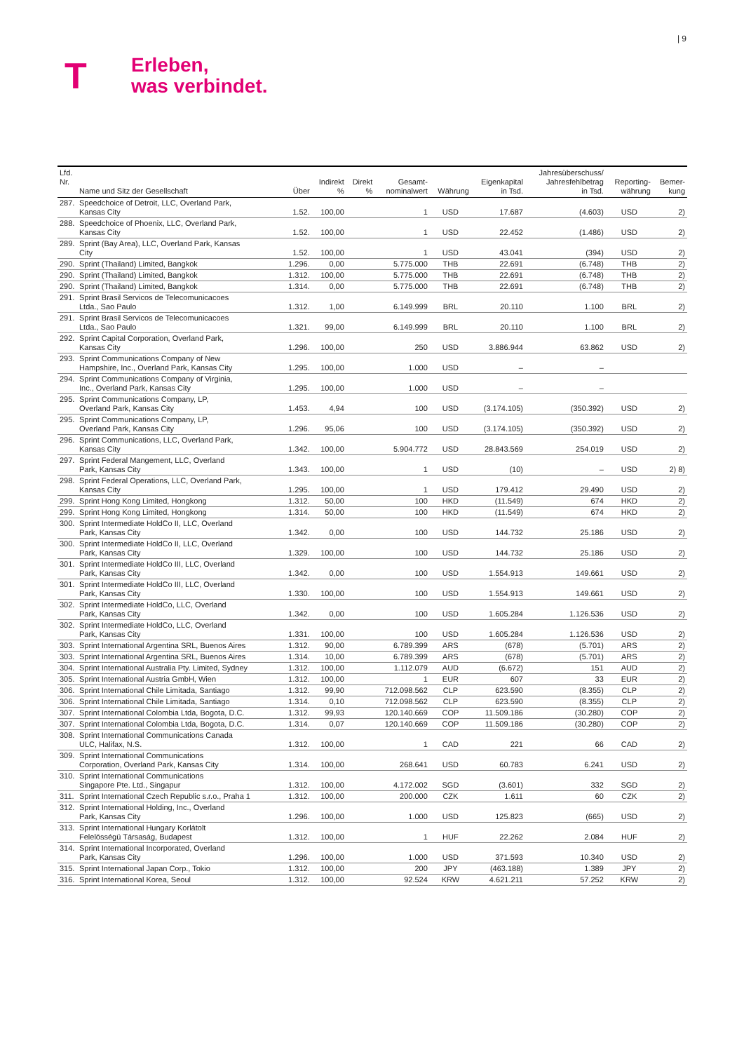| 9
T
Erleben,
was verbindet.
| Lfd. Nr. | Name und Sitz der Gesellschaft | Über | Indirekt % | Direkt % | Gesamt- nominalwert | Währung | Eigenkapital in Tsd. | Jahresüberschuss/ Jahresfehlbetrag in Tsd. | Reporting- währung | Bemer- kung |
| --- | --- | --- | --- | --- | --- | --- | --- | --- | --- | --- |
| 287. | Speedchoice of Detroit, LLC, Overland Park, Kansas City | 1.52. | 100,00 | | 1 | USD | 17.687 | (4.603) | USD | 2) |
| 288. | Speedchoice of Phoenix, LLC, Overland Park, Kansas City | 1.52. | 100,00 | | 1 | USD | 22.452 | (1.486) | USD | 2) |
| 289. | Sprint (Bay Area), LLC, Overland Park, Kansas City | 1.52. | 100,00 | | 1 | USD | 43.041 | (394) | USD | 2) |
| 290. | Sprint (Thailand) Limited, Bangkok | 1.296. | 0,00 | | 5.775.000 | THB | 22.691 | (6.748) | THB | 2) |
| 290. | Sprint (Thailand) Limited, Bangkok | 1.312. | 100,00 | | 5.775.000 | THB | 22.691 | (6.748) | THB | 2) |
| 290. | Sprint (Thailand) Limited, Bangkok | 1.314. | 0,00 | | 5.775.000 | THB | 22.691 | (6.748) | THB | 2) |
| 291. | Sprint Brasil Servicos de Telecomunicacoes Ltda., Sao Paulo | 1.312. | 1,00 | | 6.149.999 | BRL | 20.110 | 1.100 | BRL | 2) |
| 291. | Sprint Brasil Servicos de Telecomunicacoes Ltda., Sao Paulo | 1.321. | 99,00 | | 6.149.999 | BRL | 20.110 | 1.100 | BRL | 2) |
| 292. | Sprint Capital Corporation, Overland Park, Kansas City | 1.296. | 100,00 | | 250 | USD | 3.886.944 | 63.862 | USD | 2) |
| 293. | Sprint Communications Company of New Hampshire, Inc., Overland Park, Kansas City | 1.295. | 100,00 | | 1.000 | USD | – | – | | |
| 294. | Sprint Communications Company of Virginia, Inc., Overland Park, Kansas City | 1.295. | 100,00 | | 1.000 | USD | – | – | | |
| 295. | Sprint Communications Company, LP, Overland Park, Kansas City | 1.453. | 4,94 | | 100 | USD | (3.174.105) | (350.392) | USD | 2) |
| 295. | Sprint Communications Company, LP, Overland Park, Kansas City | 1.296. | 95,06 | | 100 | USD | (3.174.105) | (350.392) | USD | 2) |
| 296. | Sprint Communications, LLC, Overland Park, Kansas City | 1.342. | 100,00 | | 5.904.772 | USD | 28.843.569 | 254.019 | USD | 2) |
| 297. | Sprint Federal Mangement, LLC, Overland Park, Kansas City | 1.343. | 100,00 | | 1 | USD | (10) | – | USD | 2) 8) |
| 298. | Sprint Federal Operations, LLC, Overland Park, Kansas City | 1.295. | 100,00 | | 1 | USD | 179.412 | 29.490 | USD | 2) |
| 299. | Sprint Hong Kong Limited, Hongkong | 1.312. | 50,00 | | 100 | HKD | (11.549) | 674 | HKD | 2) |
| 299. | Sprint Hong Kong Limited, Hongkong | 1.314. | 50,00 | | 100 | HKD | (11.549) | 674 | HKD | 2) |
| 300. | Sprint Intermediate HoldCo II, LLC, Overland Park, Kansas City | 1.342. | 0,00 | | 100 | USD | 144.732 | 25.186 | USD | 2) |
| 300. | Sprint Intermediate HoldCo II, LLC, Overland Park, Kansas City | 1.329. | 100,00 | | 100 | USD | 144.732 | 25.186 | USD | 2) |
| 301. | Sprint Intermediate HoldCo III, LLC, Overland Park, Kansas City | 1.342. | 0,00 | | 100 | USD | 1.554.913 | 149.661 | USD | 2) |
| 301. | Sprint Intermediate HoldCo III, LLC, Overland Park, Kansas City | 1.330. | 100,00 | | 100 | USD | 1.554.913 | 149.661 | USD | 2) |
| 302. | Sprint Intermediate HoldCo, LLC, Overland Park, Kansas City | 1.342. | 0,00 | | 100 | USD | 1.605.284 | 1.126.536 | USD | 2) |
| 302. | Sprint Intermediate HoldCo, LLC, Overland Park, Kansas City | 1.331. | 100,00 | | 100 | USD | 1.605.284 | 1.126.536 | USD | 2) |
| 303. | Sprint International Argentina SRL, Buenos Aires | 1.312. | 90,00 | | 6.789.399 | ARS | (678) | (5.701) | ARS | 2) |
| 303. | Sprint International Argentina SRL, Buenos Aires | 1.314. | 10,00 | | 6.789.399 | ARS | (678) | (5.701) | ARS | 2) |
| 304. | Sprint International Australia Pty. Limited, Sydney | 1.312. | 100,00 | | 1.112.079 | AUD | (6.672) | 151 | AUD | 2) |
| 305. | Sprint International Austria GmbH, Wien | 1.312. | 100,00 | | 1 | EUR | 607 | 33 | EUR | 2) |
| 306. | Sprint International Chile Limitada, Santiago | 1.312. | 99,90 | | 712.098.562 | CLP | 623.590 | (8.355) | CLP | 2) |
| 306. | Sprint International Chile Limitada, Santiago | 1.314. | 0,10 | | 712.098.562 | CLP | 623.590 | (8.355) | CLP | 2) |
| 307. | Sprint International Colombia Ltda, Bogota, D.C. | 1.312. | 99,93 | | 120.140.669 | COP | 11.509.186 | (30.280) | COP | 2) |
| 307. | Sprint International Colombia Ltda, Bogota, D.C. | 1.314. | 0,07 | | 120.140.669 | COP | 11.509.186 | (30.280) | COP | 2) |
| 308. | Sprint International Communications Canada ULC, Halifax, N.S. | 1.312. | 100,00 | | 1 | CAD | 221 | 66 | CAD | 2) |
| 309. | Sprint International Communications Corporation, Overland Park, Kansas City | 1.314. | 100,00 | | 268.641 | USD | 60.783 | 6.241 | USD | 2) |
| 310. | Sprint International Communications Singapore Pte. Ltd., Singapur | 1.312. | 100,00 | | 4.172.002 | SGD | (3.601) | 332 | SGD | 2) |
| 311. | Sprint International Czech Republic s.r.o., Praha 1 | 1.312. | 100,00 | | 200.000 | CZK | 1.611 | 60 | CZK | 2) |
| 312. | Sprint International Holding, Inc., Overland Park, Kansas City | 1.296. | 100,00 | | 1.000 | USD | 125.823 | (665) | USD | 2) |
| 313. | Sprint International Hungary Korlátolt Felelösségü Társaság, Budapest | 1.312. | 100,00 | | 1 | HUF | 22.262 | 2.084 | HUF | 2) |
| 314. | Sprint International Incorporated, Overland Park, Kansas City | 1.296. | 100,00 | | 1.000 | USD | 371.593 | 10.340 | USD | 2) |
| 315. | Sprint International Japan Corp., Tokio | 1.312. | 100,00 | | 200 | JPY | (463.188) | 1.389 | JPY | 2) |
| 316. | Sprint International Korea, Seoul | 1.312. | 100,00 | | 92.524 | KRW | 4.621.211 | 57.252 | KRW | 2) |